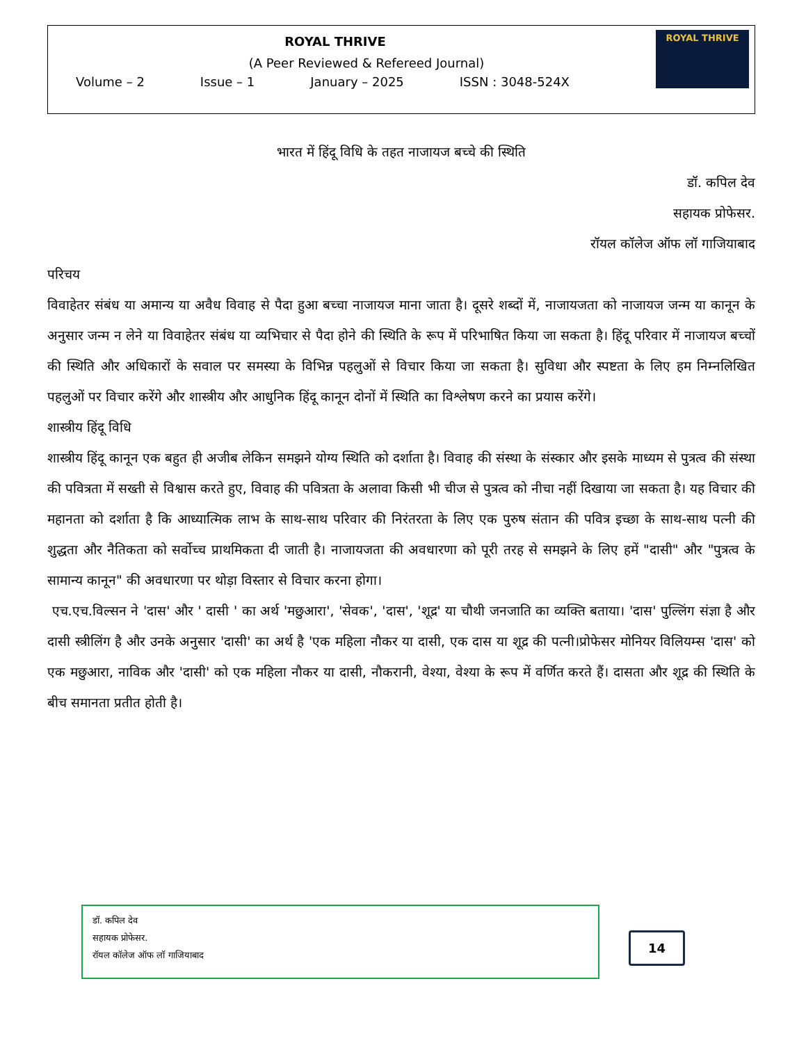ROYAL THRIVE
(A Peer Reviewed & Refereed Journal)
Volume – 2 Issue – 1 January – 2025 ISSN : 3048-524X
ROYAL THRIVE
भारत में हिंदू विधि के तहत नाजायज बच्चे की स्थिति
डॉ. कपिल देव
सहायक प्रोफेसर.
रॉयल कॉलेज ऑफ लॉ गाजियाबाद
परिचय
विवाहेतर संबंध या अमान्य या अवैध विवाह से पैदा हुआ बच्चा नाजायज माना जाता है। दूसरे शब्दों में, नाजायजता को नाजायज जन्म या कानून के अनुसार जन्म न लेने या विवाहेतर संबंध या व्यभिचार से पैदा होने की स्थिति के रूप में परिभाषित किया जा सकता है। हिंदू परिवार में नाजायज बच्चों की स्थिति और अधिकारों के सवाल पर समस्या के विभिन्न पहलुओं से विचार किया जा सकता है। सुविधा और स्पष्टता के लिए हम निम्नलिखित पहलुओं पर विचार करेंगे और शास्त्रीय और आधुनिक हिंदू कानून दोनों में स्थिति का विश्लेषण करने का प्रयास करेंगे।
शास्त्रीय हिंदू विधि
शास्त्रीय हिंदू कानून एक बहुत ही अजीब लेकिन समझने योग्य स्थिति को दर्शाता है। विवाह की संस्था के संस्कार और इसके माध्यम से पुत्रत्व की संस्था की पवित्रता में सख्ती से विश्वास करते हुए, विवाह की पवित्रता के अलावा किसी भी चीज से पुत्रत्व को नीचा नहीं दिखाया जा सकता है। यह विचार की महानता को दर्शाता है कि आध्यात्मिक लाभ के साथ-साथ परिवार की निरंतरता के लिए एक पुरुष संतान की पवित्र इच्छा के साथ-साथ पत्नी की शुद्धता और नैतिकता को सर्वोच्च प्राथमिकता दी जाती है। नाजायजता की अवधारणा को पूरी तरह से समझने के लिए हमें "दासी" और "पुत्रत्व के सामान्य कानून" की अवधारणा पर थोड़ा विस्तार से विचार करना होगा।
एच.एच.विल्सन ने 'दास' और ' दासी ' का अर्थ 'मछुआरा', 'सेवक', 'दास', 'शूद्र' या चौथी जनजाति का व्यक्ति बताया। 'दास' पुल्लिंग संज्ञा है और दासी स्त्रीलिंग है और उनके अनुसार 'दासी' का अर्थ है 'एक महिला नौकर या दासी, एक दास या शूद्र की पत्नी।प्रोफेसर मोनियर विलियम्स 'दास' को एक मछुआरा, नाविक और 'दासी' को एक महिला नौकर या दासी, नौकरानी, वेश्या, वेश्या के रूप में वर्णित करते हैं। दासता और शूद्र की स्थिति के बीच समानता प्रतीत होती है।
डॉ. कपिल देव
सहायक प्रोफेसर.
रॉयल कॉलेज ऑफ लॉ गाजियाबाद
14